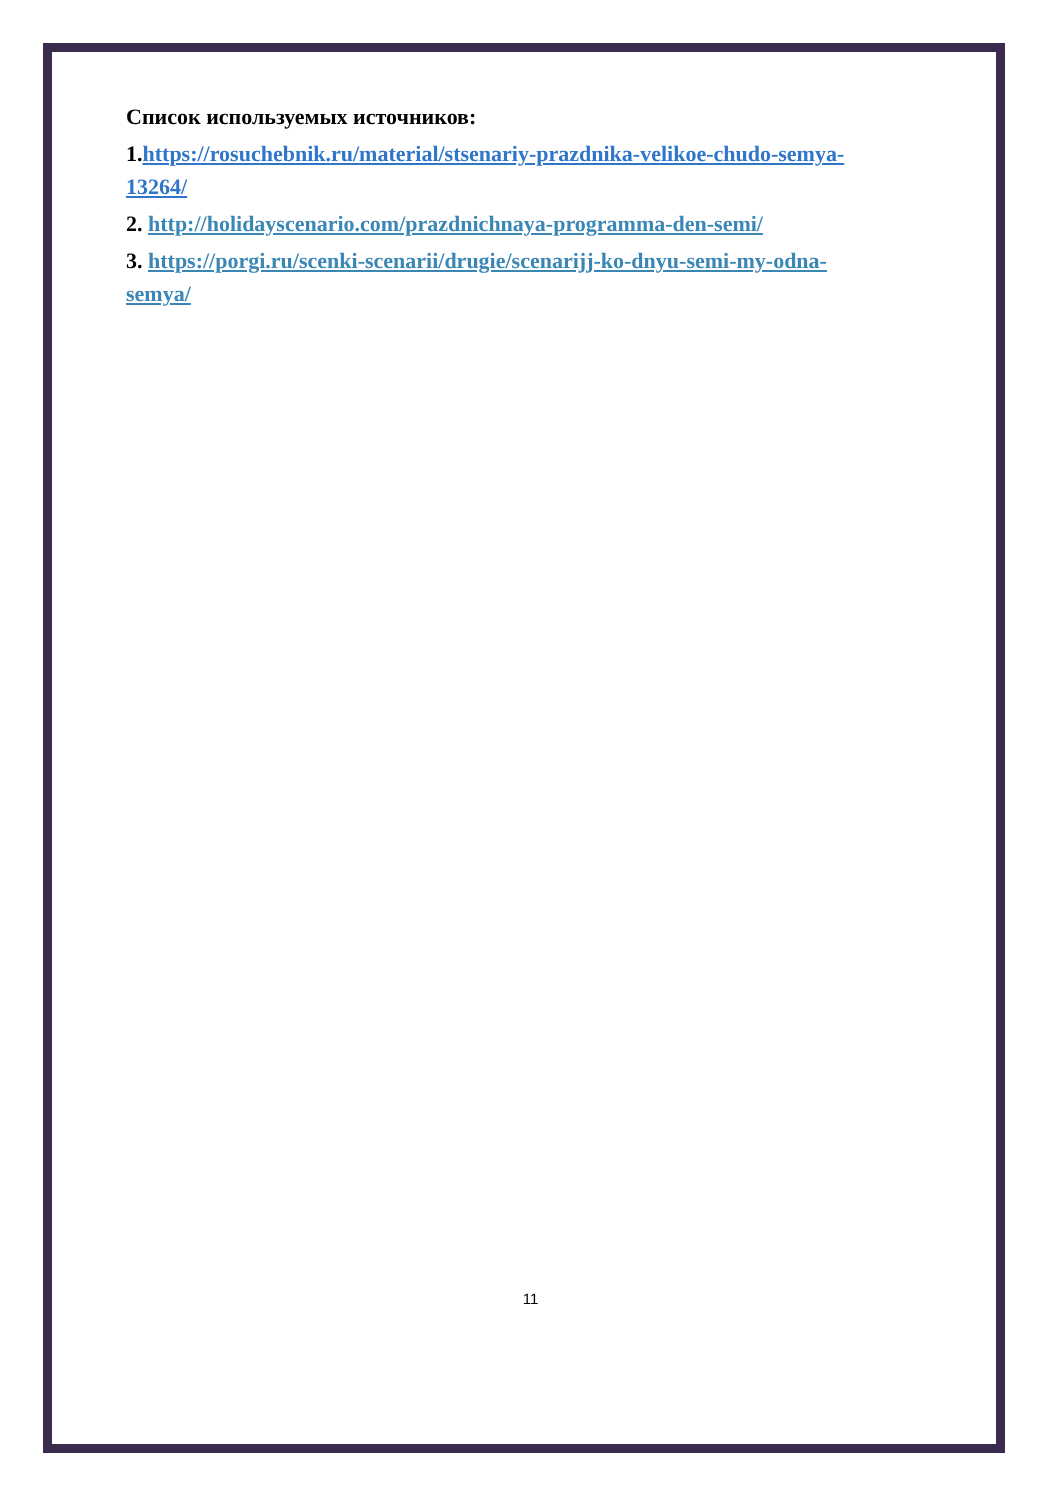Список используемых источников:
1.https://rosuchebnik.ru/material/stsenariy-prazdnika-velikoe-chudo-semya-13264/
2. http://holidayscenario.com/prazdnichnaya-programma-den-semi/
3. https://porgi.ru/scenki-scenarii/drugie/scenarijj-ko-dnyu-semi-my-odna-semya/
11